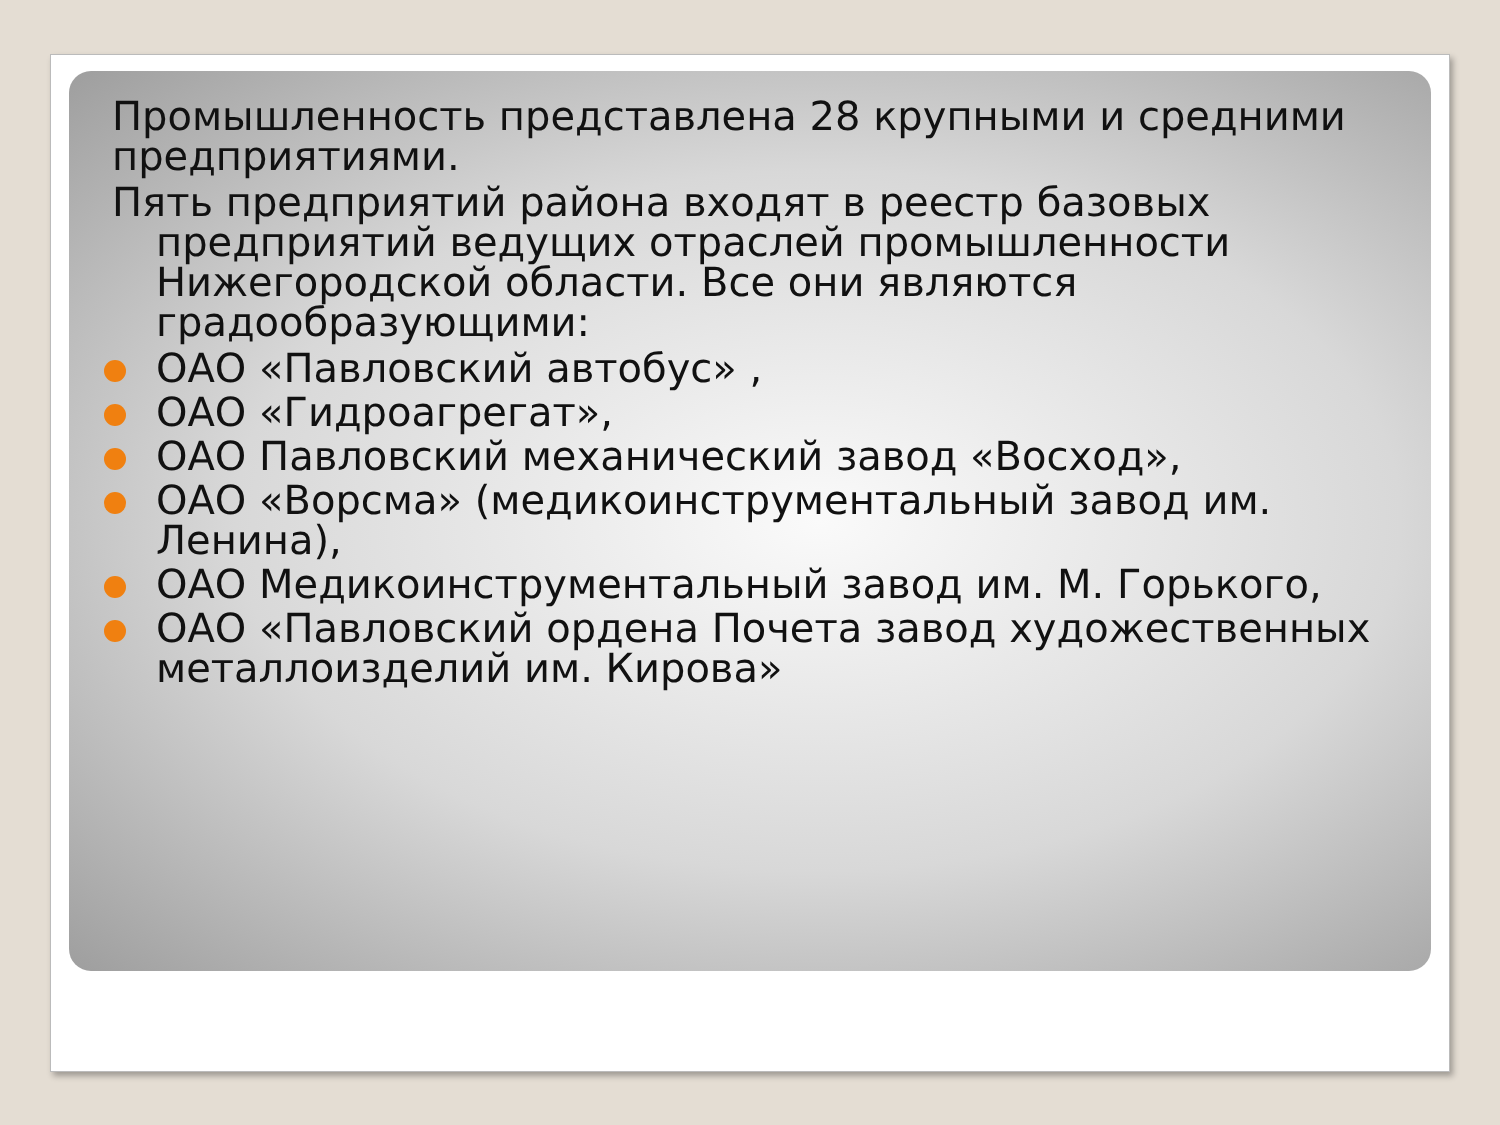Промышленность представлена 28 крупными и средними предприятиями.
Пять предприятий района входят в реестр базовых предприятий ведущих отраслей промышленности Нижегородской области. Все они являются градообразующими:
ОАО «Павловский автобус» ,
ОАО «Гидроагрегат»,
ОАО Павловский механический завод «Восход»,
ОАО «Ворсма» (медикоинструментальный завод им. Ленина),
ОАО Медикоинструментальный завод им. М. Горького,
ОАО «Павловский ордена Почета завод художественных металлоизделий им. Кирова»